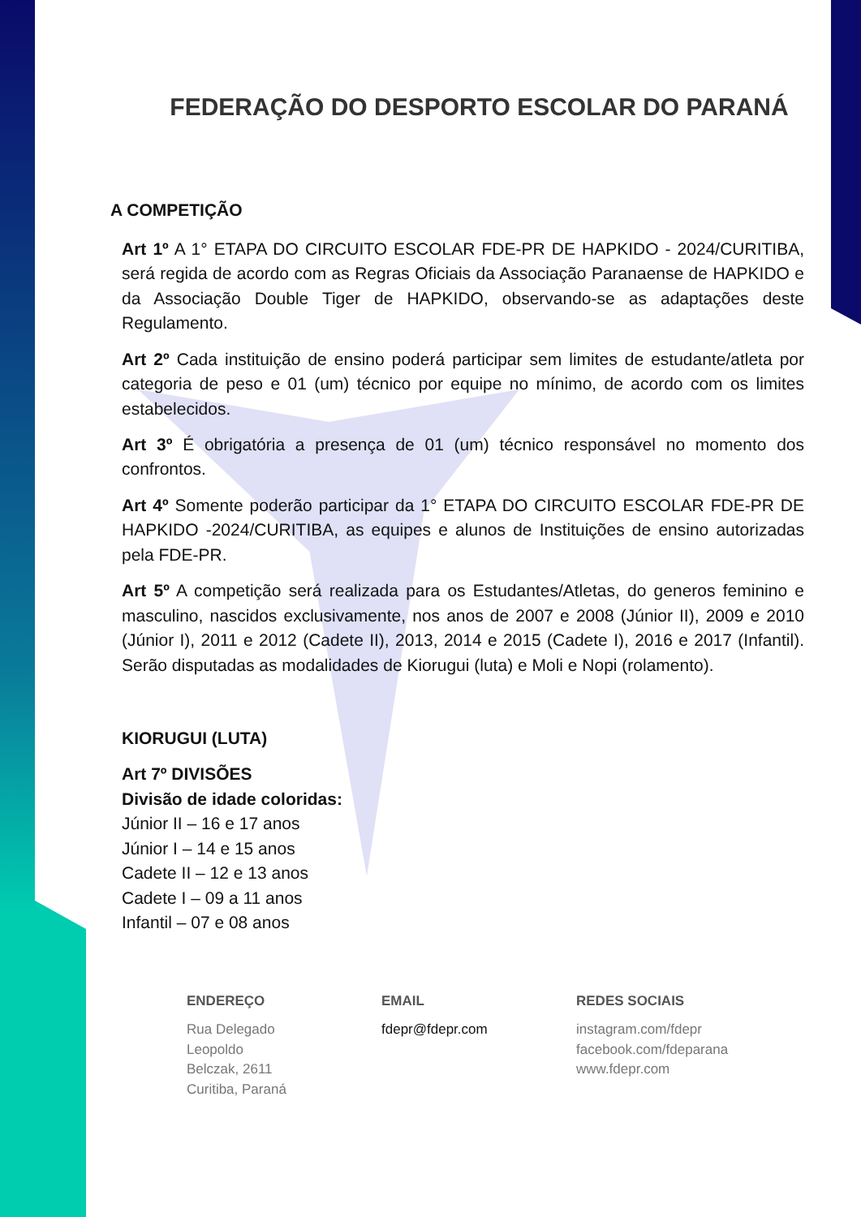FEDERAÇÃO DO DESPORTO ESCOLAR DO PARANÁ
A COMPETIÇÃO
Art 1º A 1° ETAPA DO CIRCUITO ESCOLAR FDE-PR DE HAPKIDO - 2024/CURITIBA, será regida de acordo com as Regras Oficiais da Associação Paranaense de HAPKIDO e da Associação Double Tiger de HAPKIDO, observando-se as adaptações deste Regulamento.
Art 2º Cada instituição de ensino poderá participar sem limites de estudante/atleta por categoria de peso e 01 (um) técnico por equipe no mínimo, de acordo com os limites estabelecidos.
Art 3º É obrigatória a presença de 01 (um) técnico responsável no momento dos confrontos.
Art 4º Somente poderão participar da 1° ETAPA DO CIRCUITO ESCOLAR FDE-PR DE HAPKIDO -2024/CURITIBA, as equipes e alunos de Instituições de ensino autorizadas pela FDE-PR.
Art 5º A competição será realizada para os Estudantes/Atletas, do generos feminino e masculino, nascidos exclusivamente, nos anos de 2007 e 2008 (Júnior II), 2009 e 2010 (Júnior I), 2011 e 2012 (Cadete II), 2013, 2014 e 2015 (Cadete I), 2016 e 2017 (Infantil). Serão disputadas as modalidades de Kiorugui (luta) e Moli e Nopi (rolamento).
KIORUGUI (LUTA)
Art 7º DIVISÕES
Divisão de idade coloridas:
Júnior II – 16 e 17 anos
Júnior I – 14 e 15 anos
Cadete II – 12 e 13 anos
Cadete I – 09 a 11 anos
Infantil – 07 e 08 anos
ENDEREÇO
Rua Delegado
Leopoldo
Belczak, 2611
Curitiba, Paraná
EMAIL
fdepr@fdepr.com
REDES SOCIAIS
instagram.com/fdepr
facebook.com/fdeparana
www.fdepr.com